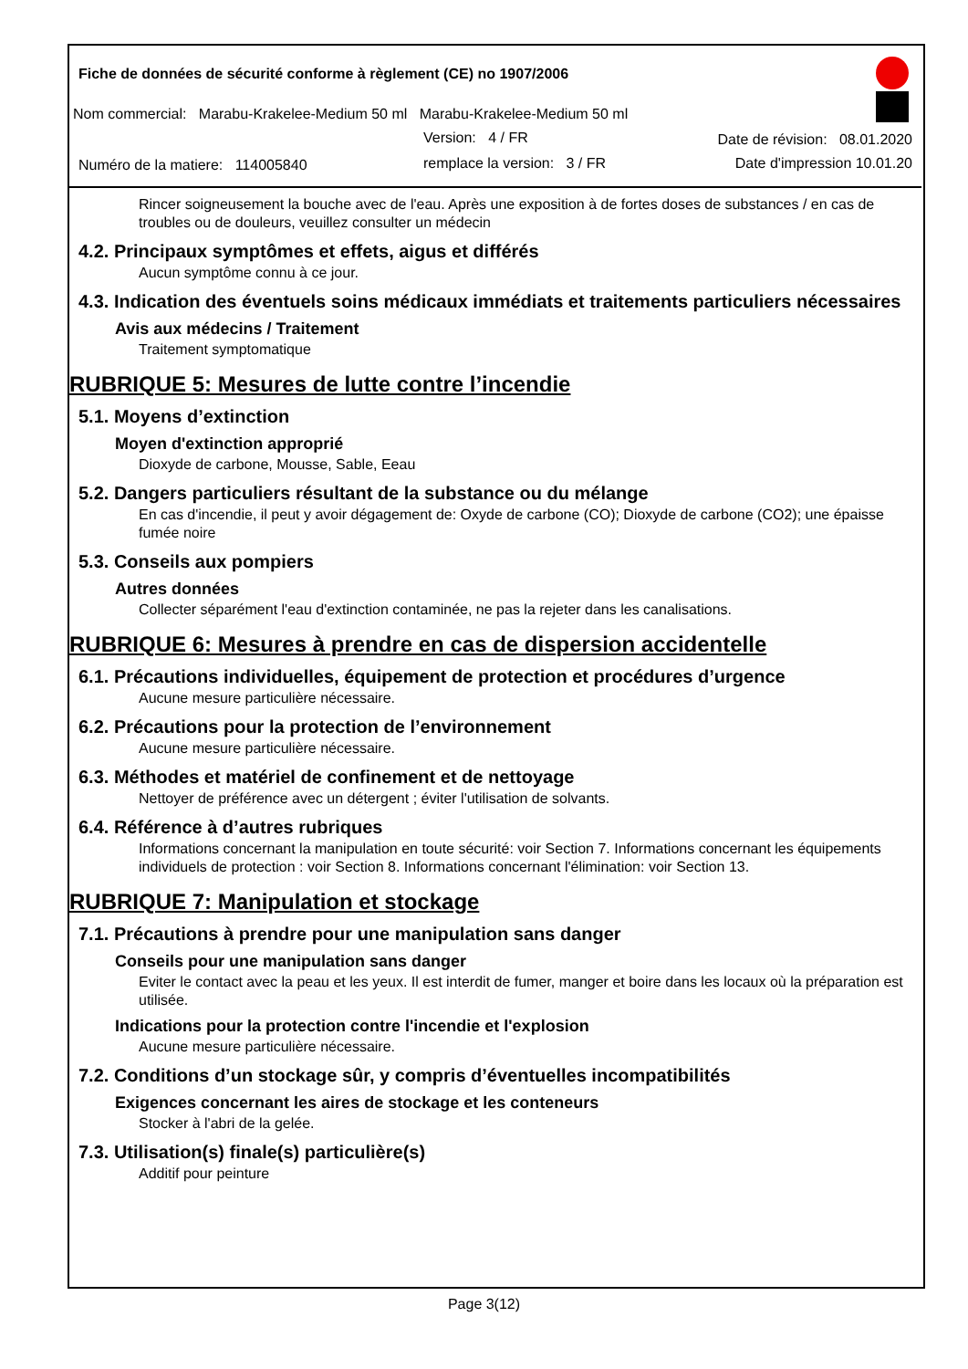Fiche de données de sécurité conforme à règlement (CE) no 1907/2006
Nom commercial: Marabu-Krakelee-Medium 50 ml Marabu-Krakelee-Medium 50 ml
Version: 4 / FR Date de révision: 08.01.2020
Numéro de la matiere: 114005840
remplace la version: 3 / FR Date d'impression 10.01.20
Rincer soigneusement la bouche avec de l'eau. Après une exposition à de fortes doses de substances / en cas de troubles ou de douleurs, veuillez consulter un médecin
4.2. Principaux symptômes et effets, aigus et différés
Aucun symptôme connu à ce jour.
4.3. Indication des éventuels soins médicaux immédiats et traitements particuliers nécessaires
Avis aux médecins / Traitement
Traitement symptomatique
RUBRIQUE 5: Mesures de lutte contre l’incendie
5.1. Moyens d’extinction
Moyen d'extinction approprié
Dioxyde de carbone, Mousse, Sable, Eeau
5.2. Dangers particuliers résultant de la substance ou du mélange
En cas d'incendie, il peut y avoir dégagement de: Oxyde de carbone (CO); Dioxyde de carbone (CO2); une épaisse fumée noire
5.3. Conseils aux pompiers
Autres données
Collecter séparément l'eau d'extinction contaminée, ne pas la rejeter dans les canalisations.
RUBRIQUE 6: Mesures à prendre en cas de dispersion accidentelle
6.1. Précautions individuelles, équipement de protection et procédures d’urgence
Aucune mesure particulière nécessaire.
6.2. Précautions pour la protection de l’environnement
Aucune mesure particulière nécessaire.
6.3. Méthodes et matériel de confinement et de nettoyage
Nettoyer de préférence avec un détergent ; éviter l'utilisation de solvants.
6.4. Référence à d’autres rubriques
Informations concernant la manipulation en toute sécurité: voir Section 7. Informations concernant les équipements individuels de protection : voir Section 8. Informations concernant l'élimination: voir Section 13.
RUBRIQUE 7: Manipulation et stockage
7.1. Précautions à prendre pour une manipulation sans danger
Conseils pour une manipulation sans danger
Eviter le contact avec la peau et les yeux. Il est interdit de fumer, manger et boire dans les locaux où la préparation est utilisée.
Indications pour la protection contre l'incendie et l'explosion
Aucune mesure particulière nécessaire.
7.2. Conditions d’un stockage sûr, y compris d’éventuelles incompatibilités
Exigences concernant les aires de stockage et les conteneurs
Stocker à l'abri de la gelée.
7.3. Utilisation(s) finale(s) particulière(s)
Additif pour peinture
Page 3(12)